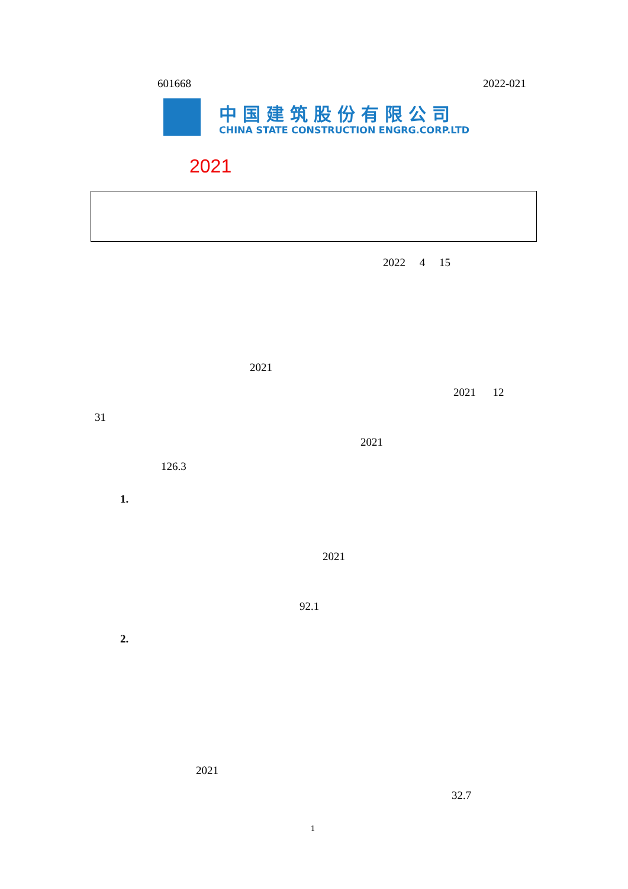601668 2022-021
中国建筑股份有限公司
CHINA STATE CONSTRUCTION ENGRG.CORP.LTD
2021
2022 4 15
2021
2021 12
31
2021
126.3
1.
2021
92.1
2.
2021
32.7
1